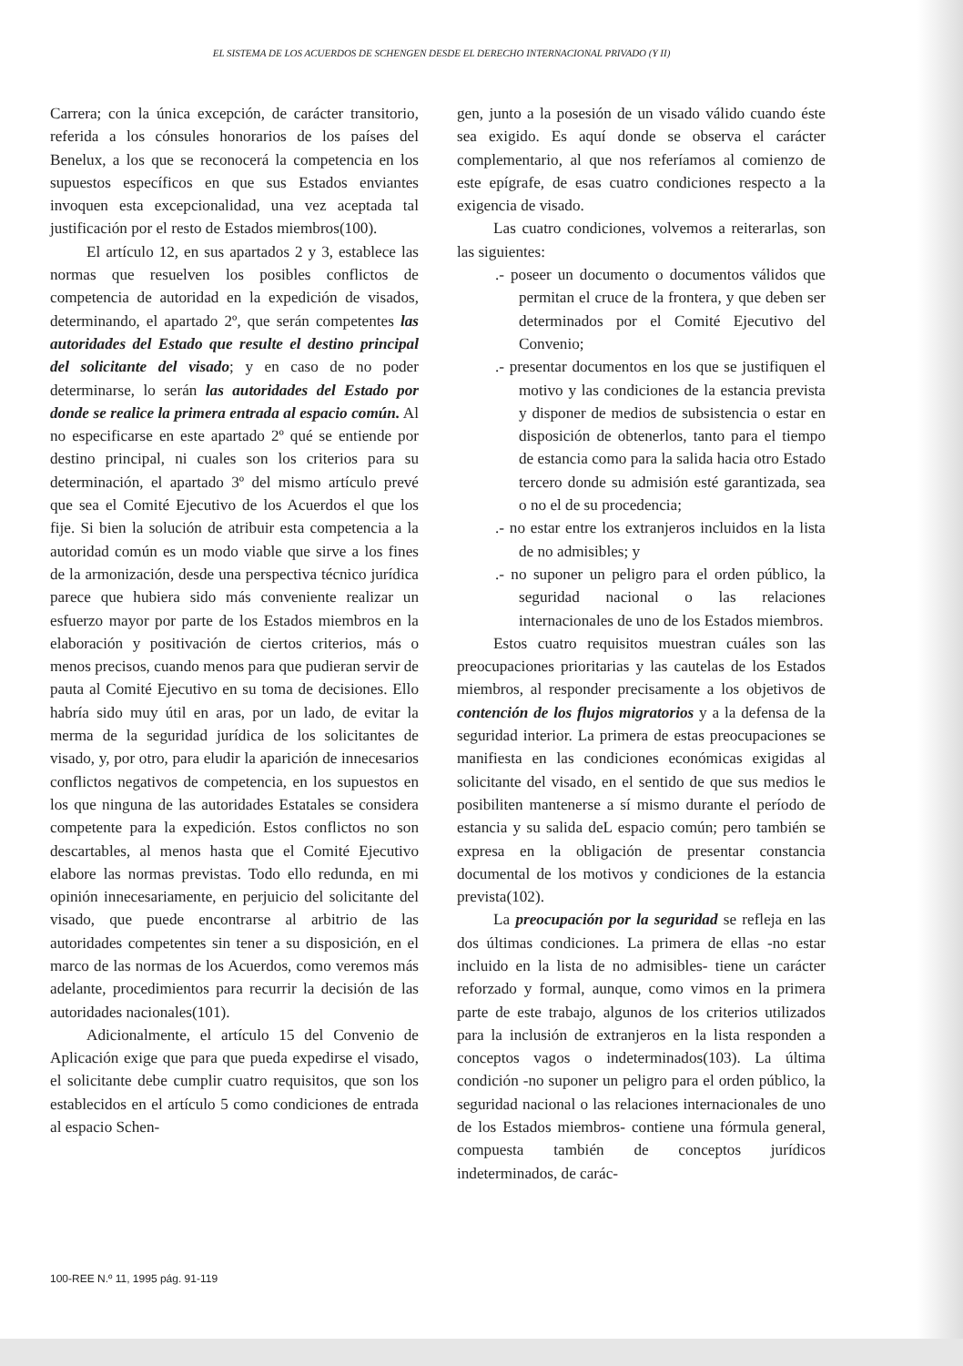EL SISTEMA DE LOS ACUERDOS DE SCHENGEN DESDE EL DERECHO INTERNACIONAL PRIVADO (Y II)
Carrera; con la única excepción, de carácter transitorio, referida a los cónsules honorarios de los países del Benelux, a los que se reconocerá la competencia en los supuestos específicos en que sus Estados enviantes invoquen esta excepcionalidad, una vez aceptada tal justificación por el resto de Estados miembros(100).
El artículo 12, en sus apartados 2 y 3, establece las normas que resuelven los posibles conflictos de competencia de autoridad en la expedición de visados, determinando, el apartado 2º, que serán competentes las autoridades del Estado que resulte el destino principal del solicitante del visado; y en caso de no poder determinarse, lo serán las autoridades del Estado por donde se realice la primera entrada al espacio común. Al no especificarse en este apartado 2º qué se entiende por destino principal, ni cuales son los criterios para su determinación, el apartado 3º del mismo artículo prevé que sea el Comité Ejecutivo de los Acuerdos el que los fije. Si bien la solución de atribuir esta competencia a la autoridad común es un modo viable que sirve a los fines de la armonización, desde una perspectiva técnico jurídica parece que hubiera sido más conveniente realizar un esfuerzo mayor por parte de los Estados miembros en la elaboración y positivación de ciertos criterios, más o menos precisos, cuando menos para que pudieran servir de pauta al Comité Ejecutivo en su toma de decisiones. Ello habría sido muy útil en aras, por un lado, de evitar la merma de la seguridad jurídica de los solicitantes de visado, y, por otro, para eludir la aparición de innecesarios conflictos negativos de competencia, en los supuestos en los que ninguna de las autoridades Estatales se considera competente para la expedición. Estos conflictos no son descartables, al menos hasta que el Comité Ejecutivo elabore las normas previstas. Todo ello redunda, en mi opinión innecesariamente, en perjuicio del solicitante del visado, que puede encontrarse al arbitrio de las autoridades competentes sin tener a su disposición, en el marco de las normas de los Acuerdos, como veremos más adelante, procedimientos para recurrir la decisión de las autoridades nacionales(101).
Adicionalmente, el artículo 15 del Convenio de Aplicación exige que para que pueda expedirse el visado, el solicitante debe cumplir cuatro requisitos, que son los establecidos en el artículo 5 como condiciones de entrada al espacio Schen-
gen, junto a la posesión de un visado válido cuando éste sea exigido. Es aquí donde se observa el carácter complementario, al que nos referíamos al comienzo de este epígrafe, de esas cuatro condiciones respecto a la exigencia de visado.
Las cuatro condiciones, volvemos a reiterarlas, son las siguientes:
.- poseer un documento o documentos válidos que permitan el cruce de la frontera, y que deben ser determinados por el Comité Ejecutivo del Convenio;
.- presentar documentos en los que se justifiquen el motivo y las condiciones de la estancia prevista y disponer de medios de subsistencia o estar en disposición de obtenerlos, tanto para el tiempo de estancia como para la salida hacia otro Estado tercero donde su admisión esté garantizada, sea o no el de su procedencia;
.- no estar entre los extranjeros incluidos en la lista de no admisibles; y
.- no suponer un peligro para el orden público, la seguridad nacional o las relaciones internacionales de uno de los Estados miembros.
Estos cuatro requisitos muestran cuáles son las preocupaciones prioritarias y las cautelas de los Estados miembros, al responder precisamente a los objetivos de contención de los flujos migratorios y a la defensa de la seguridad interior. La primera de estas preocupaciones se manifiesta en las condiciones económicas exigidas al solicitante del visado, en el sentido de que sus medios le posibiliten mantenerse a sí mismo durante el período de estancia y su salida deL espacio común; pero también se expresa en la obligación de presentar constancia documental de los motivos y condiciones de la estancia prevista(102).
La preocupación por la seguridad se refleja en las dos últimas condiciones. La primera de ellas -no estar incluido en la lista de no admisibles- tiene un carácter reforzado y formal, aunque, como vimos en la primera parte de este trabajo, algunos de los criterios utilizados para la inclusión de extranjeros en la lista responden a conceptos vagos o indeterminados(103). La última condición -no suponer un peligro para el orden público, la seguridad nacional o las relaciones internacionales de uno de los Estados miembros- contiene una fórmula general, compuesta también de conceptos jurídicos indeterminados, de carác-
100-REE N.º 11, 1995 pág. 91-119